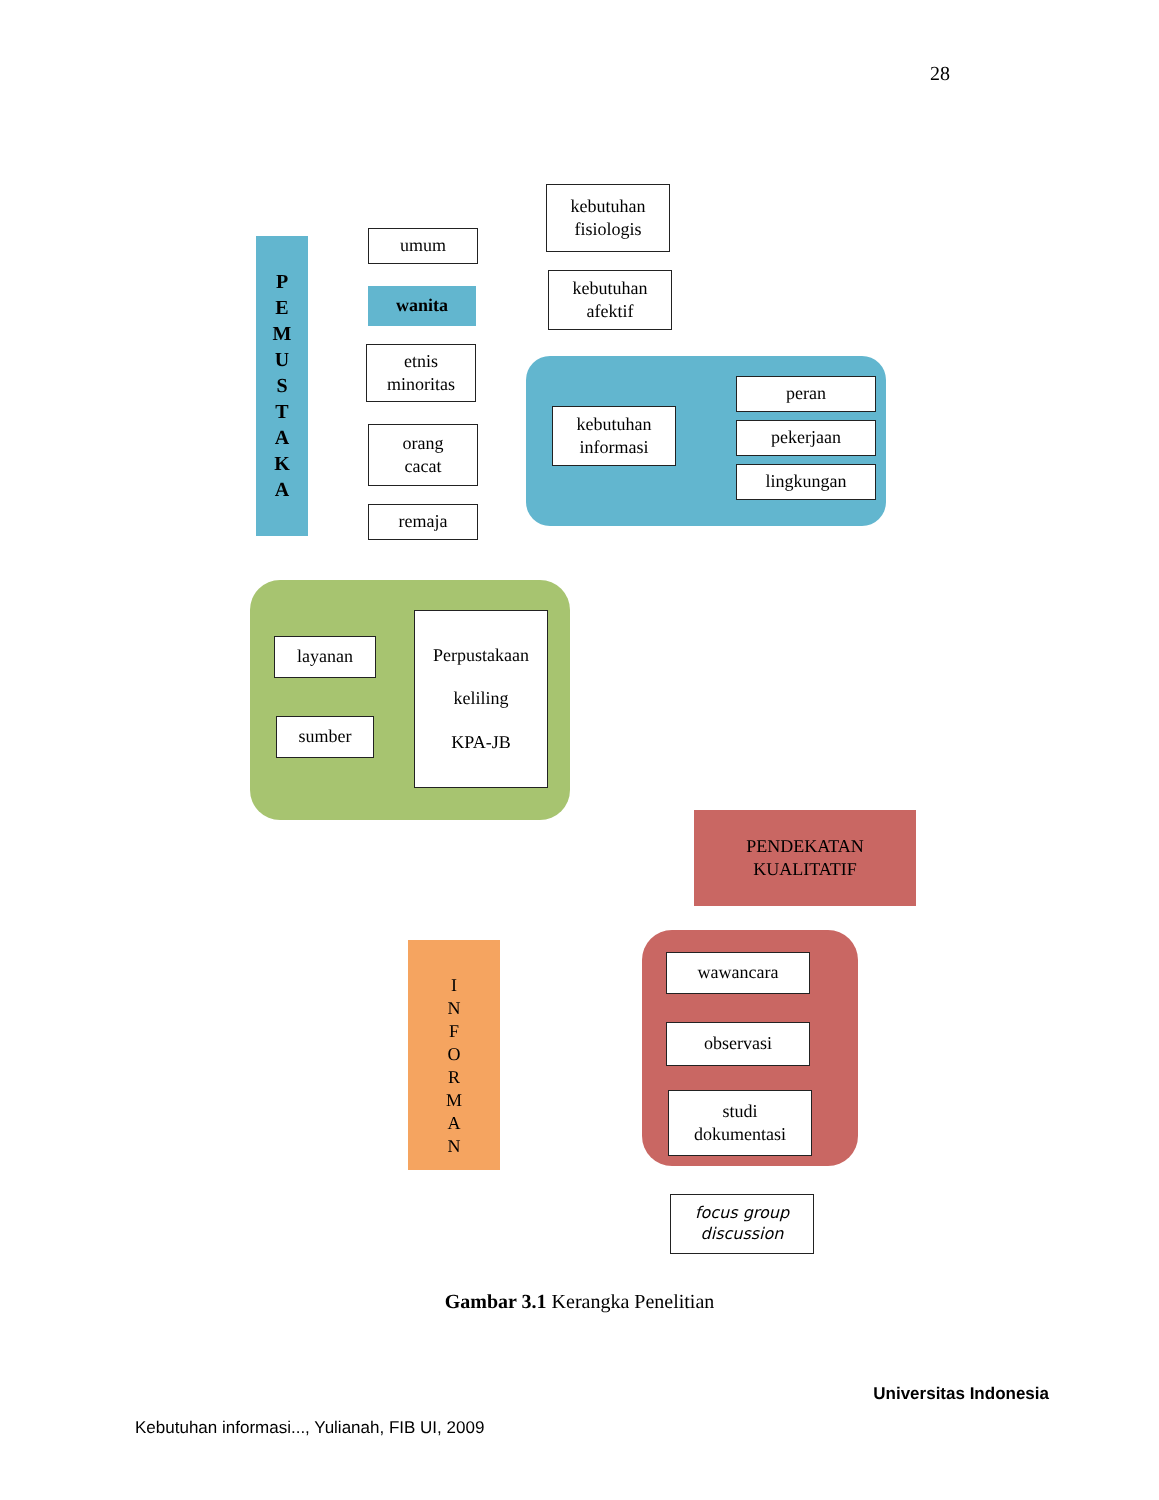28
P
E
M
U
S
T
A
K
A
umum
wanita
etnis
minoritas
orang
cacat
remaja
kebutuhan
fisiologis
kebutuhan
afektif
kebutuhan
informasi
peran
pekerjaan
lingkungan
layanan
sumber
Perpustakaan
keliling
KPA-JB
PENDEKATAN
KUALITATIF
I
N
F
O
R
M
A
N
wawancara
observasi
studi
dokumentasi
focus group
discussion
Gambar 3.1 Kerangka Penelitian
Universitas Indonesia
Kebutuhan informasi..., Yulianah, FIB UI, 2009